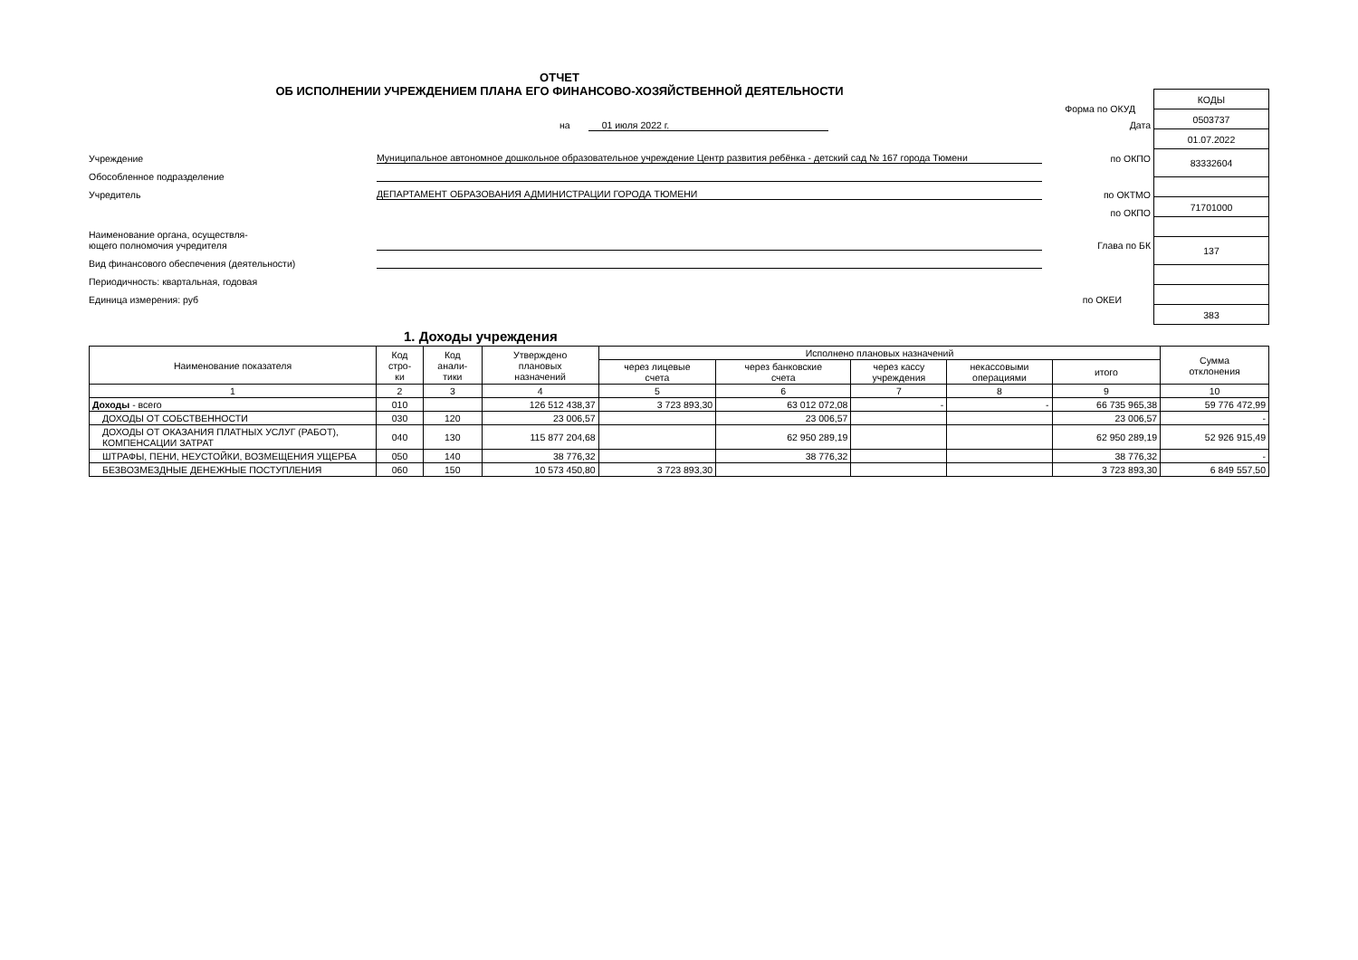ОТЧЕТ
ОБ ИСПОЛНЕНИИ УЧРЕЖДЕНИЕМ ПЛАНА ЕГО ФИНАНСОВО-ХОЗЯЙСТВЕННОЙ ДЕЯТЕЛЬНОСТИ
Форма по ОКУД
на 01 июля 2022 г. Дата
Учреждение Муниципальное автономное дошкольное образовательное учреждение Центр развития ребёнка - детский сад № 167 города Тюмени по ОКПО
Обособленное подразделение
Учредитель ДЕПАРТАМЕНТ ОБРАЗОВАНИЯ АДМИНИСТРАЦИИ ГОРОДА ТЮМЕНИ по ОКТМО
по ОКПО
Наименование органа, осуществля-
ющего полномочия учредителя Глава по БК
Вид финансового обеспечения (деятельности)
Периодичность: квартальная, годовая
Единица измерения: руб по ОКЕИ
| КОДЫ |
| 0503737 |
| 01.07.2022 |
| 83332604 |
| 71701000 |
| 137 |
| 383 |
1. Доходы учреждения
| Наименование показателя | Код стро- ки | Код анали- тики | Утверждено плановых назначений | Исполнено плановых назначений | | | | | Сумма отклонения |
| --- | --- | --- | --- | --- | --- | --- | --- | --- | --- |
| | | | | через лицевые счета | через банковские счета | через кассу учреждения | некассовыми операциями | итого | |
| 1 | 2 | 3 | 4 | 5 | 6 | 7 | 8 | 9 | 10 |
| Доходы - всего | 010 | | 126 512 438,37 | 3 723 893,30 | 63 012 072,08 | - | - | 66 735 965,38 | 59 776 472,99 |
| ДОХОДЫ ОТ СОБСТВЕННОСТИ | 030 | 120 | 23 006,57 | | 23 006,57 | | | 23 006,57 | - |
| ДОХОДЫ ОТ ОКАЗАНИЯ ПЛАТНЫХ УСЛУГ (РАБОТ), КОМПЕНСАЦИИ ЗАТРАТ | 040 | 130 | 115 877 204,68 | | 62 950 289,19 | | | 62 950 289,19 | 52 926 915,49 |
| ШТРАФЫ, ПЕНИ, НЕУСТОЙКИ, ВОЗМЕЩЕНИЯ УЩЕРБА | 050 | 140 | 38 776,32 | | 38 776,32 | | | 38 776,32 | - |
| БЕЗВОЗМЕЗДНЫЕ ДЕНЕЖНЫЕ ПОСТУПЛЕНИЯ | 060 | 150 | 10 573 450,80 | 3 723 893,30 | | | | 3 723 893,30 | 6 849 557,50 |